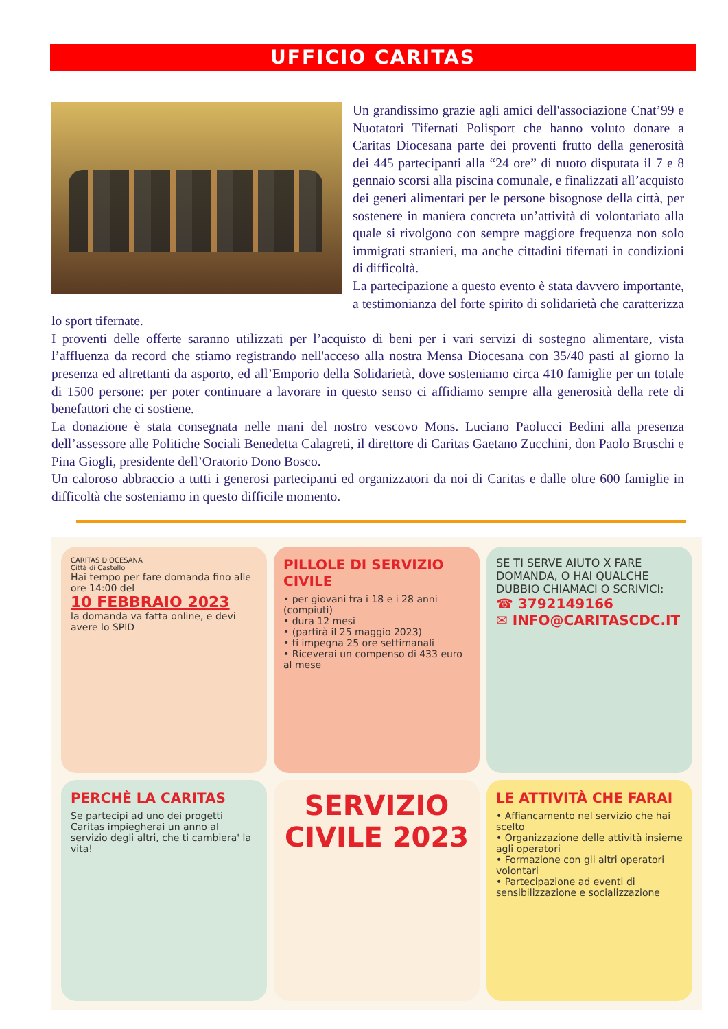UFFICIO CARITAS
Un grandissimo grazie agli amici dell'associazione Cnat’99 e Nuotatori Tifernati Polisport che hanno voluto donare a Caritas Diocesana parte dei proventi frutto della generosità dei 445 partecipanti alla “24 ore” di nuoto disputata il 7 e 8 gennaio scorsi alla piscina comunale, e finalizzati all’acquisto dei generi alimentari per le persone bisognose della città, per sostenere in maniera concreta un’attività di volontariato alla quale si rivolgono con sempre maggiore frequenza non solo immigrati stranieri, ma anche cittadini tifernati in condizioni di difficoltà.
La partecipazione a questo evento è stata davvero importante, a testimonianza del forte spirito di solidarietà che caratterizza lo sport tifernate.
I proventi delle offerte saranno utilizzati per l’acquisto di beni per i vari servizi di sostegno alimentare, vista l’affluenza da record che stiamo registrando nell'acceso alla nostra Mensa Diocesana con 35/40 pasti al giorno la presenza ed altrettanti da asporto, ed all’Emporio della Solidarietà, dove sosteniamo circa 410 famiglie per un totale di 1500 persone: per poter continuare a lavorare in questo senso ci affidiamo sempre alla generosità della rete di benefattori che ci sostiene.
La donazione è stata consegnata nelle mani del nostro vescovo Mons. Luciano Paolucci Bedini alla presenza dell’assessore alle Politiche Sociali Benedetta Calagreti, il direttore di Caritas Gaetano Zucchini, don Paolo Bruschi e Pina Giogli, presidente dell’Oratorio Dono Bosco.
Un caloroso abbraccio a tutti i generosi partecipanti ed organizzatori da noi di Caritas e dalle oltre 600 famiglie in difficoltà che sosteniamo in questo difficile momento.
CARITAS DIOCESANA
Città di Castello
Hai tempo per fare domanda fino alle ore 14:00 del
10 FEBBRAIO 2023
la domanda va fatta online, e devi avere lo SPID
PILLOLE DI SERVIZIO CIVILE
• per giovani tra i 18 e i 28 anni (compiuti)
• dura 12 mesi
• (partirà il 25 maggio 2023)
• ti impegna 25 ore settimanali
• Riceverai un compenso di 433 euro al mese
SE TI SERVE AIUTO X FARE DOMANDA, O HAI QUALCHE DUBBIO CHIAMACI O SCRIVICI:
☎ 3792149166
✉ INFO@CARITASCDC.IT
PERCHÈ LA CARITAS
Se partecipi ad uno dei progetti Caritas impiegherai un anno al servizio degli altri, che ti cambiera' la vita!
SERVIZIO CIVILE 2023
LE ATTIVITÀ CHE FARAI
• Affiancamento nel servizio che hai scelto
• Organizzazione delle attività insieme agli operatori
• Formazione con gli altri operatori volontari
• Partecipazione ad eventi di sensibilizzazione e socializzazione